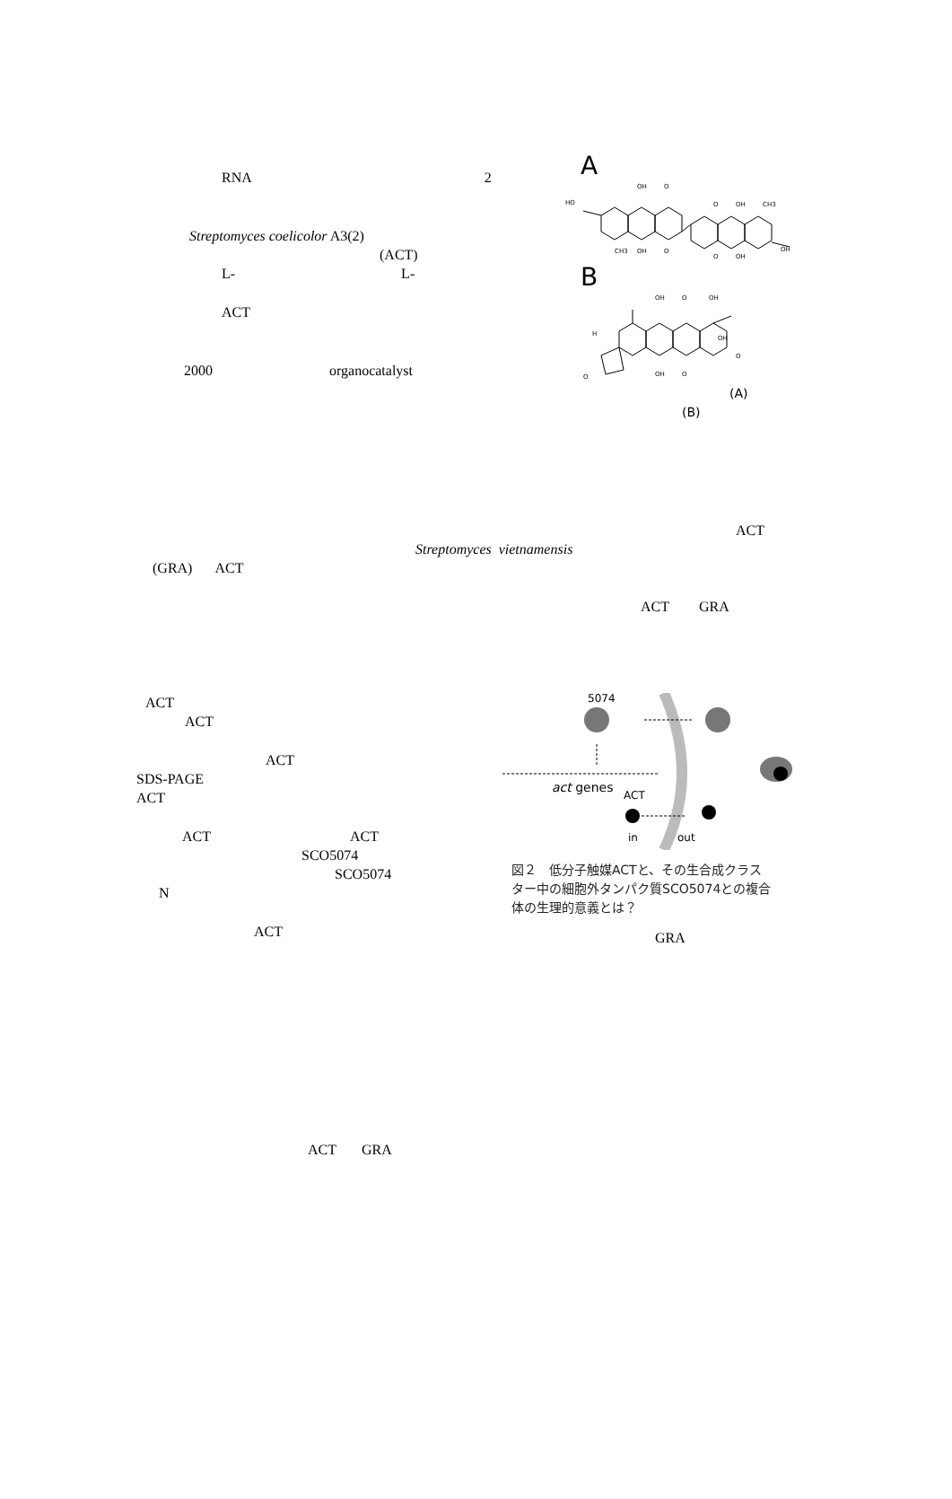RNA 2
Streptomyces coelicolor A3(2)
(ACT)
L- L-
ACT
2000 organocatalyst
A
HO
OH
O
CH3
OH
O
O
OH
CH3
OH
O
OH
B
OH
O
OH
H
OH
O
OH
O
O
(A)
(B)
ACT
Streptomyces vietnamensis
(GRA) ACT
ACT GRA
ACT
ACT
ACT
SDS-PAGE
ACT
ACT ACT
SCO5074
SCO5074
N
ACT
5074
act genes
ACT
in
out
図２　低分子触媒ACTと、その生合成クラス
ター中の細胞外タンパク質SCO5074との複合
体の生理的意義とは？
GRA
ACT GRA